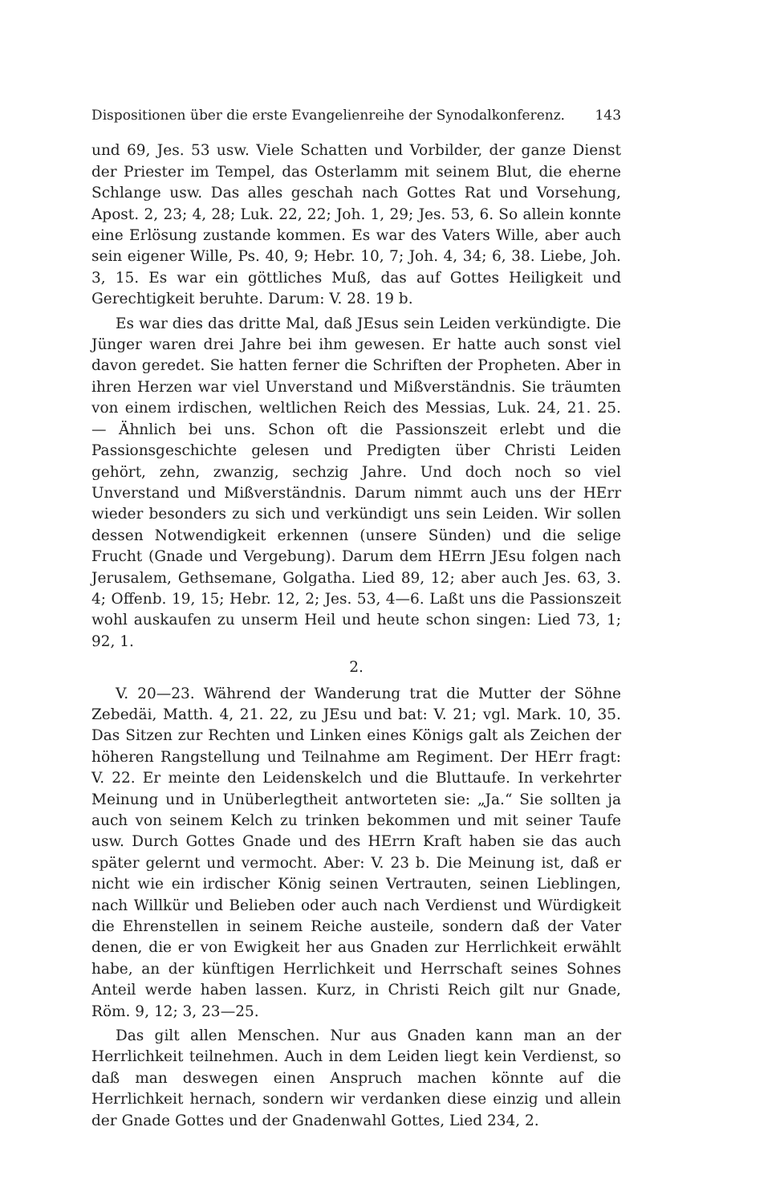Dispositionen über die erste Evangelienreihe der Synodalkonferenz. 143
und 69, Jes. 53 usw. Viele Schatten und Vorbilder, der ganze Dienst der Priester im Tempel, das Osterlamm mit seinem Blut, die eherne Schlange usw. Das alles geschah nach Gottes Rat und Vorsehung, Apost. 2, 23; 4, 28; Luk. 22, 22; Joh. 1, 29; Jes. 53, 6. So allein konnte eine Erlösung zustande kommen. Es war des Vaters Wille, aber auch sein eigener Wille, Ps. 40, 9; Hebr. 10, 7; Joh. 4, 34; 6, 38. Liebe, Joh. 3, 15. Es war ein göttliches Muß, das auf Gottes Heiligkeit und Gerechtigkeit beruhte. Darum: V. 28. 19 b.
Es war dies das dritte Mal, daß JEsus sein Leiden verkündigte. Die Jünger waren drei Jahre bei ihm gewesen. Er hatte auch sonst viel davon geredet. Sie hatten ferner die Schriften der Propheten. Aber in ihren Herzen war viel Unverstand und Mißverständnis. Sie träumten von einem irdischen, weltlichen Reich des Messias, Luk. 24, 21. 25. — Ähnlich bei uns. Schon oft die Passionszeit erlebt und die Passionsgeschichte gelesen und Predigten über Christi Leiden gehört, zehn, zwanzig, sechzig Jahre. Und doch noch so viel Unverstand und Mißverständnis. Darum nimmt auch uns der HErr wieder besonders zu sich und verkündigt uns sein Leiden. Wir sollen dessen Notwendigkeit erkennen (unsere Sünden) und die selige Frucht (Gnade und Vergebung). Darum dem HErrn JEsu folgen nach Jerusalem, Gethsemane, Golgatha. Lied 89, 12; aber auch Jes. 63, 3. 4; Offenb. 19, 15; Hebr. 12, 2; Jes. 53, 4—6. Laßt uns die Passionszeit wohl auskaufen zu unserm Heil und heute schon singen: Lied 73, 1; 92, 1.
2.
V. 20—23. Während der Wanderung trat die Mutter der Söhne Zebedäi, Matth. 4, 21. 22, zu JEsu und bat: V. 21; vgl. Mark. 10, 35. Das Sitzen zur Rechten und Linken eines Königs galt als Zeichen der höheren Rangstellung und Teilnahme am Regiment. Der HErr fragt: V. 22. Er meinte den Leidenskelch und die Bluttaufe. In verkehrter Meinung und in Unüberlegtheit antworteten sie: „Ja.“ Sie sollten ja auch von seinem Kelch zu trinken bekommen und mit seiner Taufe usw. Durch Gottes Gnade und des HErrn Kraft haben sie das auch später gelernt und vermocht. Aber: V. 23 b. Die Meinung ist, daß er nicht wie ein irdischer König seinen Vertrauten, seinen Lieblingen, nach Willkür und Belieben oder auch nach Verdienst und Würdigkeit die Ehrenstellen in seinem Reiche austeile, sondern daß der Vater denen, die er von Ewigkeit her aus Gnaden zur Herrlichkeit erwählt habe, an der künftigen Herrlichkeit und Herrschaft seines Sohnes Anteil werde haben lassen. Kurz, in Christi Reich gilt nur Gnade, Röm. 9, 12; 3, 23—25.
Das gilt allen Menschen. Nur aus Gnaden kann man an der Herrlichkeit teilnehmen. Auch in dem Leiden liegt kein Verdienst, so daß man deswegen einen Anspruch machen könnte auf die Herrlichkeit hernach, sondern wir verdanken diese einzig und allein der Gnade Gottes und der Gnadenwahl Gottes, Lied 234, 2.